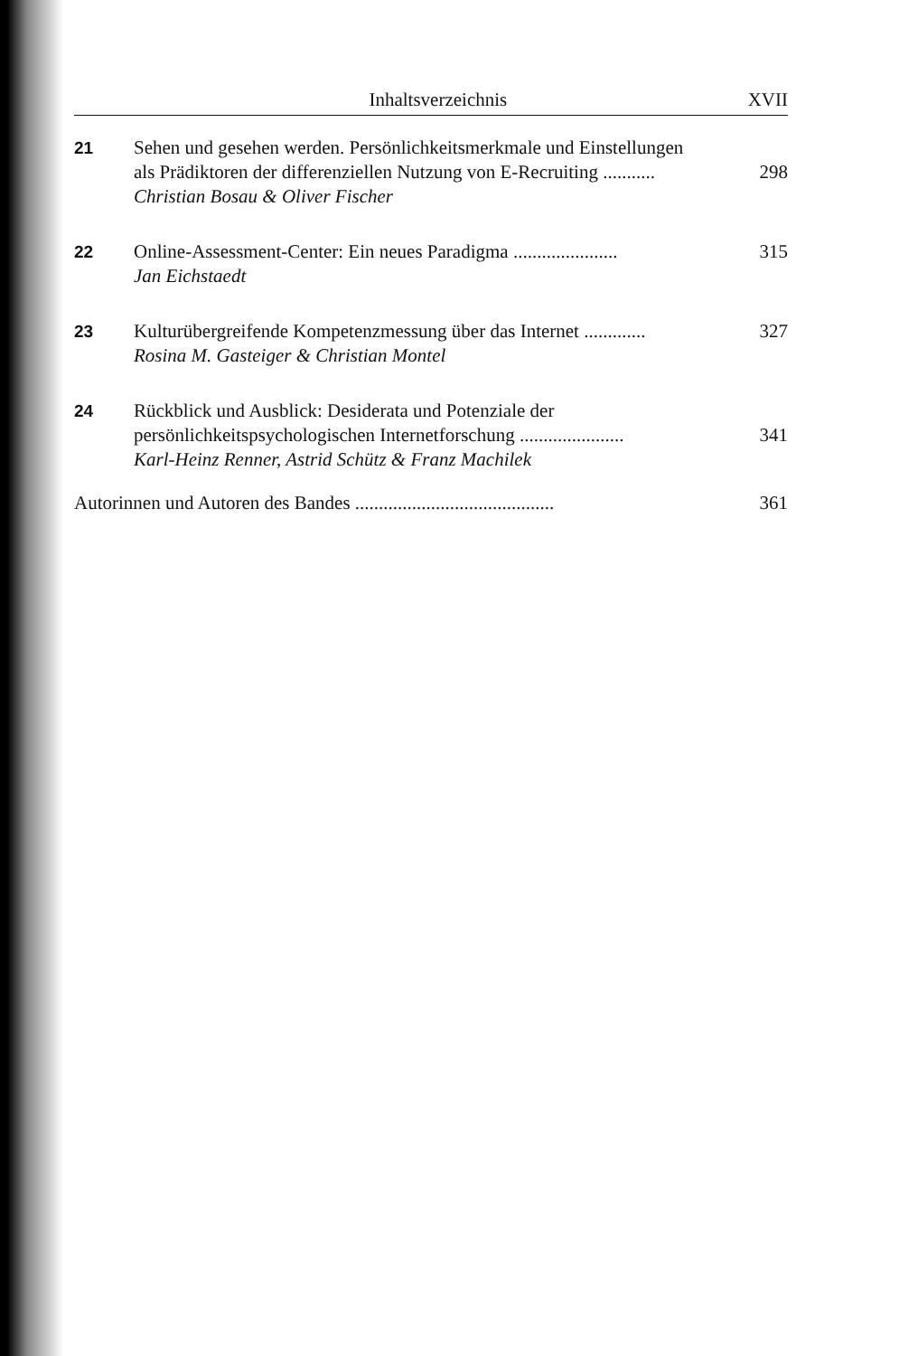Inhaltsverzeichnis XVII
21 Sehen und gesehen werden. Persönlichkeitsmerkmale und Einstellungen
als Prädiktoren der differenziellen Nutzung von E-Recruiting ........... 298
Christian Bosau & Oliver Fischer
22 Online-Assessment-Center: Ein neues Paradigma ...................... 315
Jan Eichstaedt
23 Kulturübergreifende Kompetenzmessung über das Internet ............. 327
Rosina M. Gasteiger & Christian Montel
24 Rückblick und Ausblick: Desiderata und Potenziale der
persönlichkeitspsychologischen Internetforschung ...................... 341
Karl-Heinz Renner, Astrid Schütz & Franz Machilek
Autorinnen und Autoren des Bandes .......................................... 361